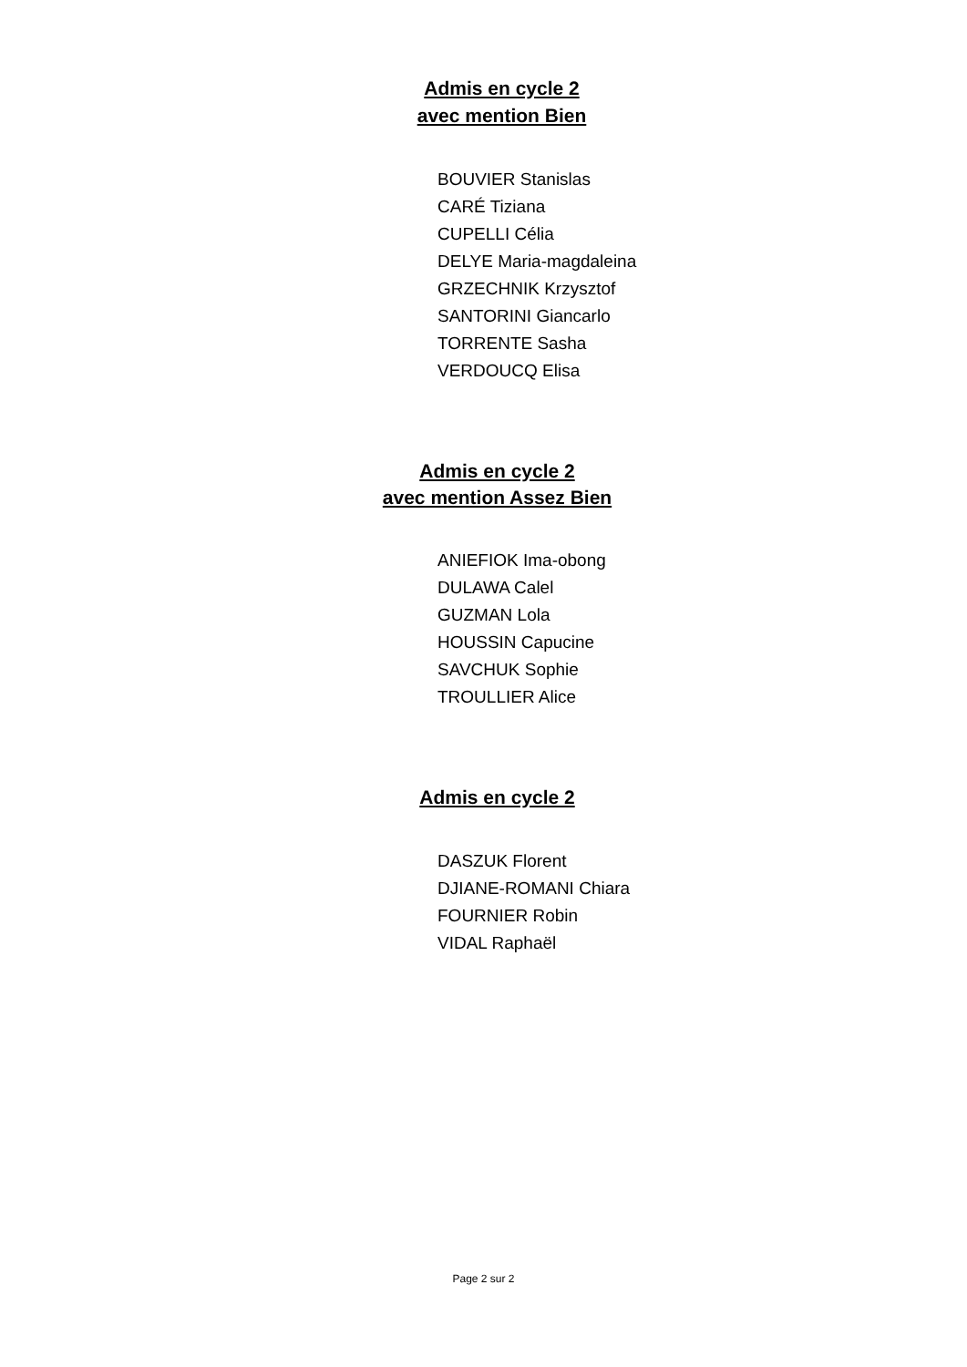Admis en cycle 2
avec mention Bien
BOUVIER Stanislas
CARÉ Tiziana
CUPELLI Célia
DELYE Maria-magdaleina
GRZECHNIK Krzysztof
SANTORINI Giancarlo
TORRENTE Sasha
VERDOUCQ Elisa
Admis en cycle 2
avec mention Assez Bien
ANIEFIOK Ima-obong
DULAWA Calel
GUZMAN Lola
HOUSSIN Capucine
SAVCHUK Sophie
TROULLIER Alice
Admis en cycle 2
DASZUK Florent
DJIANE-ROMANI Chiara
FOURNIER Robin
VIDAL Raphaël
Page 2 sur 2